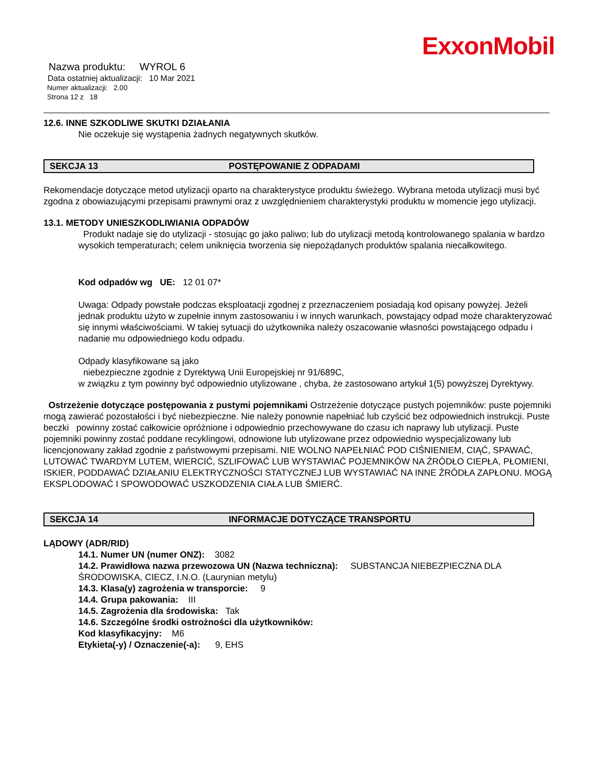ExxonMobil
Nazwa produktu: WYROL 6
Data ostatniej aktualizacji: 10 Mar 2021
Numer aktualizacji: 2.00
Strona 12 z 18
12.6. INNE SZKODLIWE SKUTKI DZIAŁANIA
Nie oczekuje się wystąpenia żadnych negatywnych skutków.
SEKCJA 13 POSTĘPOWANIE Z ODPADAMI
Rekomendacje dotyczące metod utylizacji oparto na charakterystyce produktu świeżego. Wybrana metoda utylizacji musi być zgodna z obowiazującymi przepisami prawnymi oraz z uwzględnieniem charakterystyki produktu w momencie jego utylizacji.
13.1. METODY UNIESZKODLIWIANIA ODPADÓW
Produkt nadaje się do utylizacji - stosując go jako paliwo; lub do utylizacji metodą kontrolowanego spalania w bardzo wysokich temperaturach; celem uniknięcia tworzenia się niepożądanych produktów spalania niecałkowitego.
Kod odpadów wg UE: 12 01 07*
Uwaga: Odpady powstałe podczas eksploatacji zgodnej z przeznaczeniem posiadają kod opisany powyżej. Jeżeli jednak produktu użyto w zupełnie innym zastosowaniu i w innych warunkach, powstający odpad może charakteryzować się innymi właściwościami. W takiej sytuacji do użytkownika należy oszacowanie własności powstającego odpadu i nadanie mu odpowiedniego kodu odpadu.
Odpady klasyfikowane są jako
niebezpieczne zgodnie z Dyrektywą Unii Europejskiej nr 91/689C,
w związku z tym powinny być odpowiednio utylizowane , chyba, że zastosowano artykuł 1(5) powyższej Dyrektywy.
Ostrzeżenie dotyczące postępowania z pustymi pojemnikami Ostrzeżenie dotyczące pustych pojemników: puste pojemniki mogą zawierać pozostałości i być niebezpieczne. Nie należy ponownie napełniać lub czyścić bez odpowiednich instrukcji. Puste beczki powinny zostać całkowicie opróżnione i odpowiednio przechowywane do czasu ich naprawy lub utylizacji. Puste pojemniki powinny zostać poddane recyklingowi, odnowione lub utylizowane przez odpowiednio wyspecjalizowany lub licencjonowany zakład zgodnie z państwowymi przepisami. NIE WOLNO NAPEŁNIAĆ POD CIŚNIENIEM, CIĄĆ, SPAWAĆ, LUTOWAĆ TWARDYM LUTEM, WIERCIĆ, SZLIFOWAĆ LUB WYSTAWIAĆ POJEMNIKÓW NA ŹRÓDŁO CIEPŁA, PŁOMIENI, ISKIER, PODDAWAĆ DZIAŁANIU ELEKTRYCZNOŚCI STATYCZNEJ LUB WYSTAWIAĆ NA INNE ŹRÓDŁA ZAPŁONU. MOGĄ EKSPLODOWAĆ I SPOWODOWAĆ USZKODZENIA CIAŁA LUB ŚMIERĆ.
SEKCJA 14 INFORMACJE DOTYCZĄCE TRANSPORTU
LĄDOWY (ADR/RID)
14.1. Numer UN (numer ONZ): 3082
14.2. Prawidłowa nazwa przewozowa UN (Nazwa techniczna): SUBSTANCJA NIEBEZPIECZNA DLA ŚRODOWISKA, CIECZ, I.N.O. (Laurynian metylu)
14.3. Klasa(y) zagrożenia w transporcie: 9
14.4. Grupa pakowania: III
14.5. Zagrożenia dla środowiska: Tak
14.6. Szczególne środki ostrożności dla użytkowników:
Kod klasyfikacyjny: M6
Etykieta(-y) / Oznaczenie(-a): 9, EHS